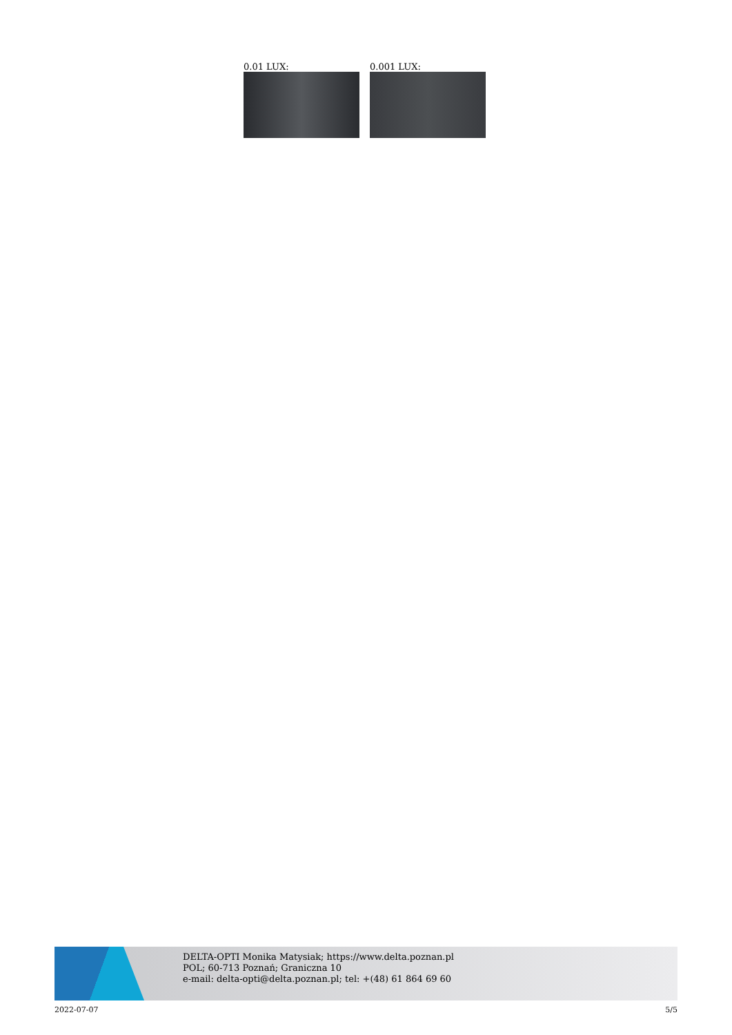0.01 LUX: 0.001 LUX:
DELTA-OPTI Monika Matysiak; https://www.delta.poznan.pl
POL; 60-713 Poznań; Graniczna 10
e-mail: delta-opti@delta.poznan.pl; tel: +(48) 61 864 69 60
2022-07-07 5/5